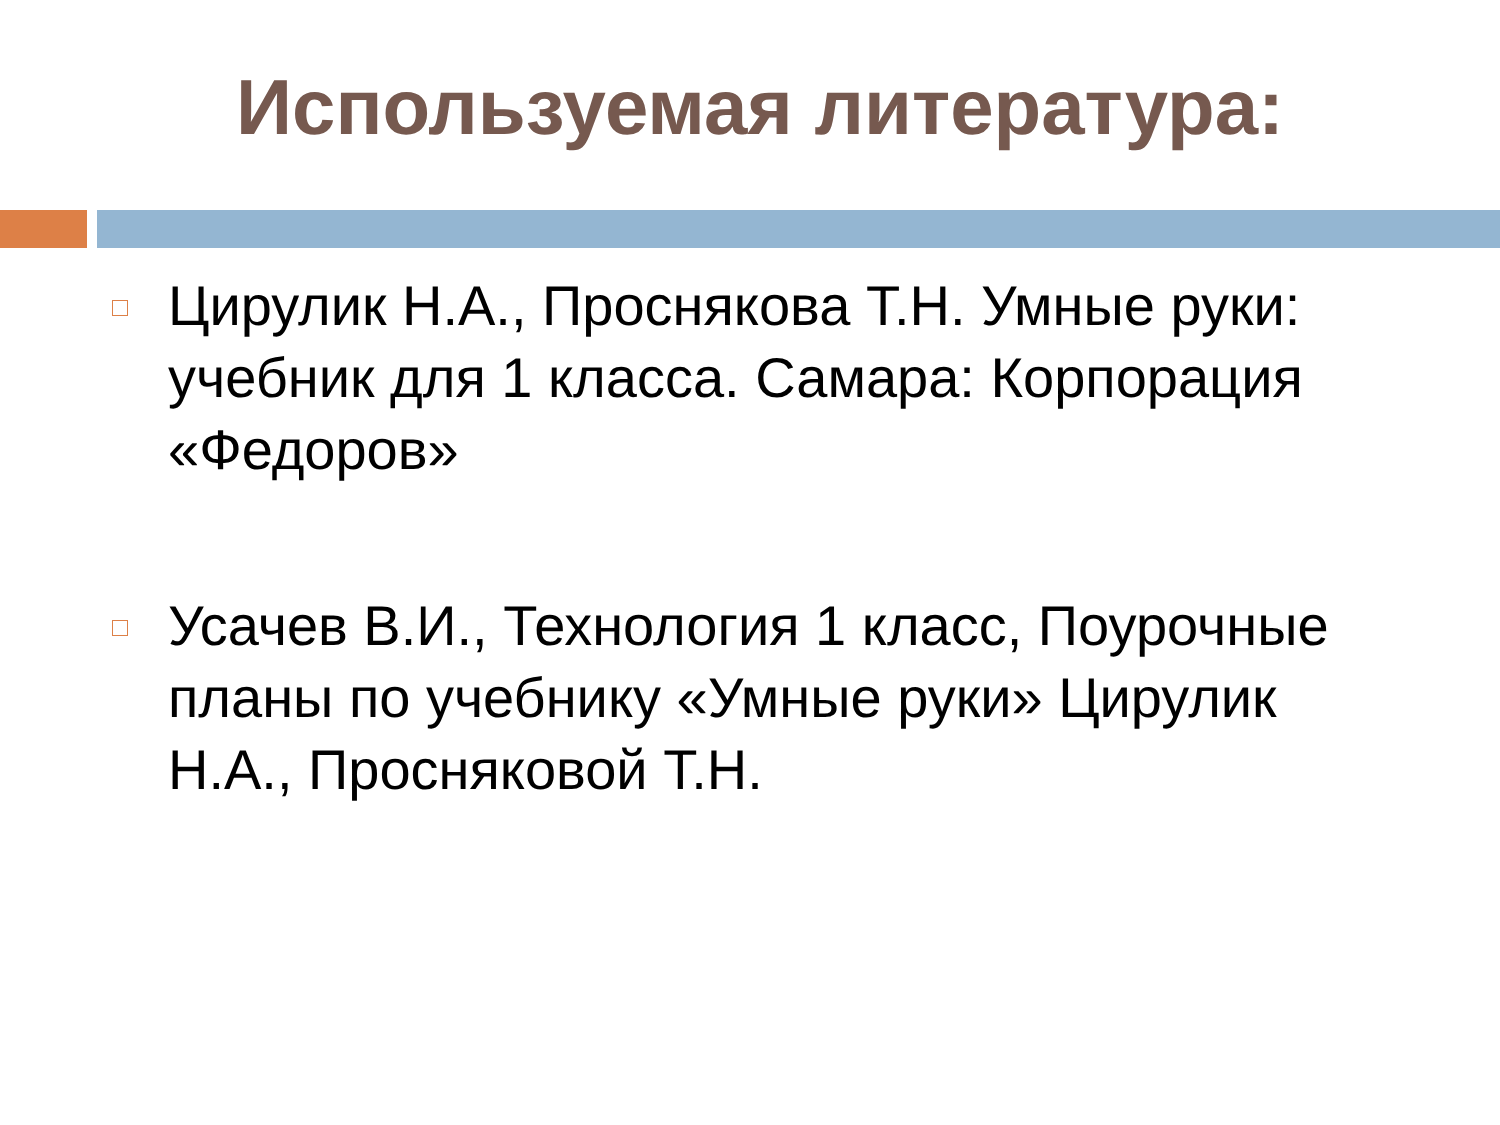Используемая литература:
Цирулик Н.А., Проснякова Т.Н. Умные руки: учебник для 1 класса. Самара: Корпорация «Федоров»
Усачев В.И., Технология 1 класс, Поурочные планы по учебнику «Умные руки» Цирулик Н.А., Просняковой Т.Н.